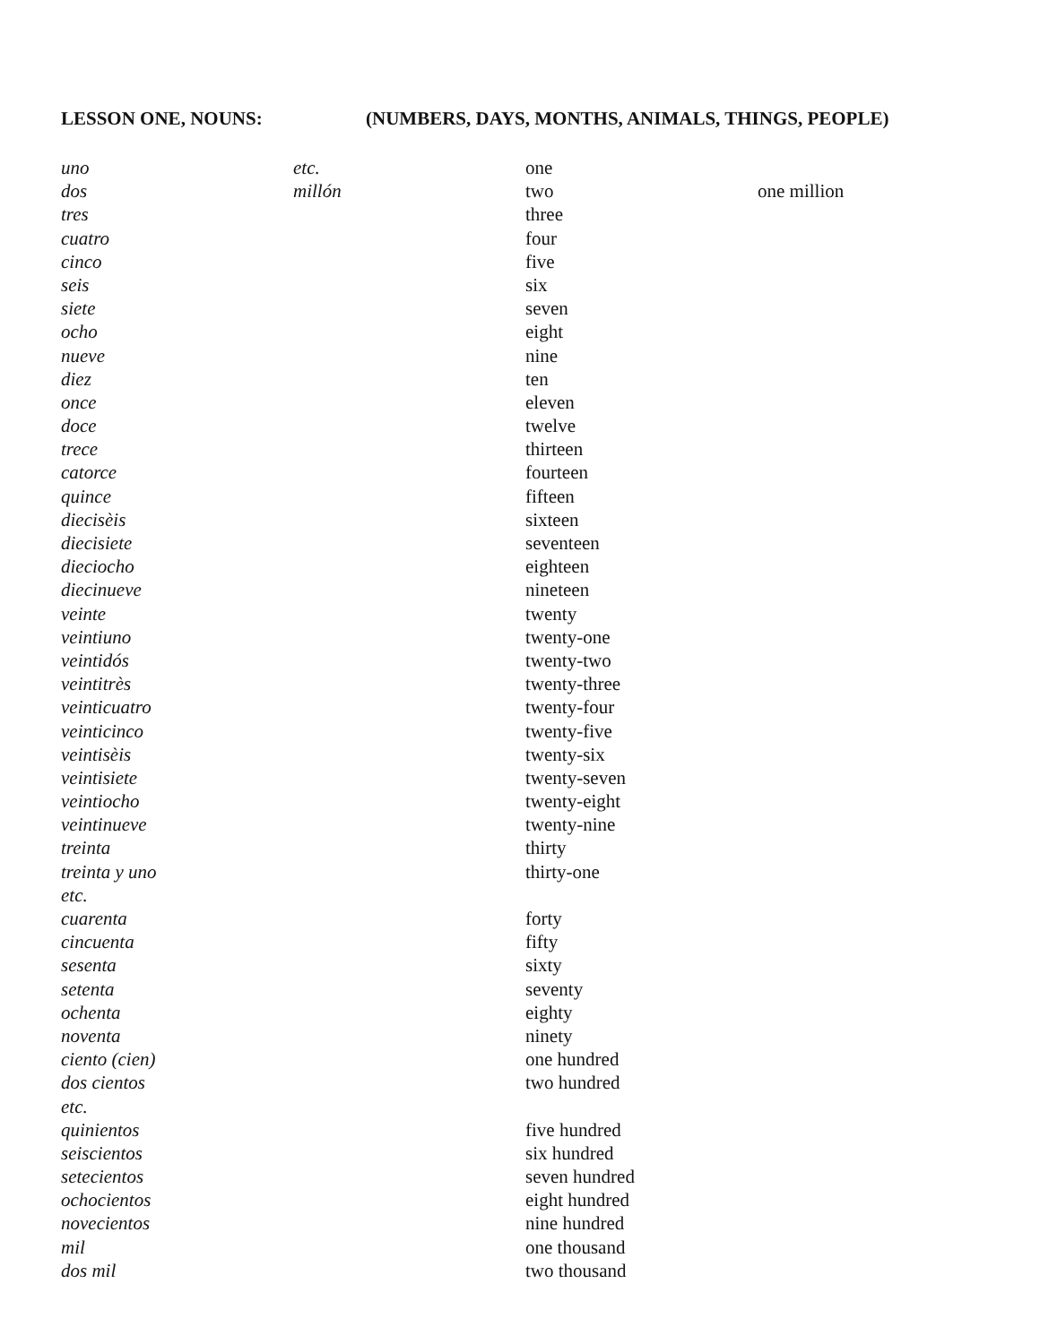LESSON ONE, NOUNS: (NUMBERS, DAYS, MONTHS, ANIMALS, THINGS, PEOPLE)
| uno | etc. | one | |
| dos | millón | two | one million |
| tres | | three | |
| cuatro | | four | |
| cinco | | five | |
| seis | | six | |
| siete | | seven | |
| ocho | | eight | |
| nueve | | nine | |
| diez | | ten | |
| once | | eleven | |
| doce | | twelve | |
| trece | | thirteen | |
| catorce | | fourteen | |
| quince | | fifteen | |
| diecisèis | | sixteen | |
| diecisiete | | seventeen | |
| dieciocho | | eighteen | |
| diecinueve | | nineteen | |
| veinte | | twenty | |
| veintiuno | | twenty-one | |
| veintidós | | twenty-two | |
| veintitrès | | twenty-three | |
| veinticuatro | | twenty-four | |
| veinticinco | | twenty-five | |
| veintisèis | | twenty-six | |
| veintisiete | | twenty-seven | |
| veintiocho | | twenty-eight | |
| veintinueve | | twenty-nine | |
| treinta | | thirty | |
| treinta y uno | | thirty-one | |
| etc. | | | |
| cuarenta | | forty | |
| cincuenta | | fifty | |
| sesenta | | sixty | |
| setenta | | seventy | |
| ochenta | | eighty | |
| noventa | | ninety | |
| ciento (cien) | | one hundred | |
| dos cientos | | two hundred | |
| etc. | | | |
| quinientos | | five hundred | |
| seiscientos | | six hundred | |
| setecientos | | seven hundred | |
| ochocientos | | eight hundred | |
| novecientos | | nine hundred | |
| mil | | one thousand | |
| dos mil | | two thousand | |